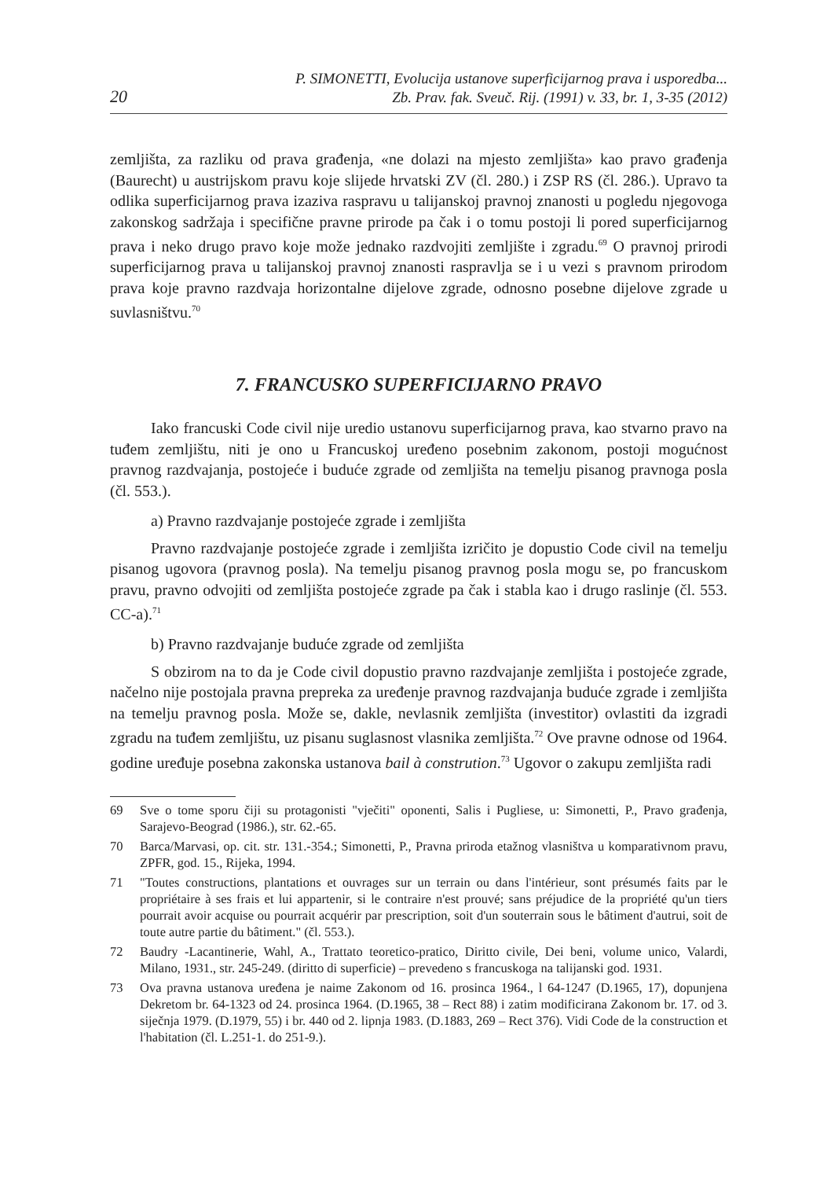20 P. SIMONETTI, Evolucija ustanove superficijarnog prava i usporedba...
Zb. Prav. fak. Sveuč. Rij. (1991) v. 33, br. 1, 3-35 (2012)
zemljišta, za razliku od prava građenja, «ne dolazi na mjesto zemljišta» kao pravo građenja (Baurecht) u austrijskom pravu koje slijede hrvatski ZV (čl. 280.) i ZSP RS (čl. 286.). Upravo ta odlika superficijarnog prava izaziva raspravu u talijanskoj pravnoj znanosti u pogledu njegovoga zakonskog sadržaja i specifične pravne prirode pa čak i o tomu postoji li pored superficijarnog prava i neko drugo pravo koje može jednako razdvojiti zemljište i zgradu.<sup>69</sup> O pravnoj prirodi superficijarnog prava u talijanskoj pravnoj znanosti raspravlja se i u vezi s pravnom prirodom prava koje pravno razdvaja horizontalne dijelove zgrade, odnosno posebne dijelove zgrade u suvlasništvu.<sup>70</sup>
7. FRANCUSKO SUPERFICIJARNO PRAVO
Iako francuski Code civil nije uredio ustanovu superficijarnog prava, kao stvarno pravo na tuđem zemljištu, niti je ono u Francuskoj uređeno posebnim zakonom, postoji mogućnost pravnog razdvajanja, postojeće i buduće zgrade od zemljišta na temelju pisanog pravnoga posla (čl. 553.).
a) Pravno razdvajanje postojeće zgrade i zemljišta
Pravno razdvajanje postojeće zgrade i zemljišta izričito je dopustio Code civil na temelju pisanog ugovora (pravnog posla). Na temelju pisanog pravnog posla mogu se, po francuskom pravu, pravno odvojiti od zemljišta postojeće zgrade pa čak i stabla kao i drugo raslinje (čl. 553. CC-a).<sup>71</sup>
b) Pravno razdvajanje buduće zgrade od zemljišta
S obzirom na to da je Code civil dopustio pravno razdvajanje zemljišta i postojeće zgrade, načelno nije postojala pravna prepreka za uređenje pravnog razdvajanja buduće zgrade i zemljišta na temelju pravnog posla. Može se, dakle, nevlasnik zemljišta (investitor) ovlastiti da izgradi zgradu na tuđem zemljištu, uz pisanu suglasnost vlasnika zemljišta.<sup>72</sup> Ove pravne odnose od 1964. godine uređuje posebna zakonska ustanova bail à constrution.<sup>73</sup> Ugovor o zakupu zemljišta radi
69 Sve o tome sporu čiji su protagonisti "vječiti" oponenti, Salis i Pugliese, u: Simonetti, P., Pravo građenja, Sarajevo-Beograd (1986.), str. 62.-65.
70 Barca/Marvasi, op. cit. str. 131.-354.; Simonetti, P., Pravna priroda etažnog vlasništva u komparativnom pravu, ZPFR, god. 15., Rijeka, 1994.
71 "Toutes constructions, plantations et ouvrages sur un terrain ou dans l'intérieur, sont présumés faits par le propriétaire à ses frais et lui appartenir, si le contraire n'est prouvé; sans préjudice de la propriété qu'un tiers pourrait avoir acquise ou pourrait acquérir par prescription, soit d'un souterrain sous le bâtiment d'autrui, soit de toute autre partie du bâtiment." (čl. 553.).
72 Baudry -Lacantinerie, Wahl, A., Trattato teoretico-pratico, Diritto civile, Dei beni, volume unico, Valardi, Milano, 1931., str. 245-249. (diritto di superficie) – prevedeno s francuskoga na talijanski god. 1931.
73 Ova pravna ustanova uređena je naime Zakonom od 16. prosinca 1964., l 64-1247 (D.1965, 17), dopunjena Dekretom br. 64-1323 od 24. prosinca 1964. (D.1965, 38 – Rect 88) i zatim modificirana Zakonom br. 17. od 3. siječnja 1979. (D.1979, 55) i br. 440 od 2. lipnja 1983. (D.1883, 269 – Rect 376). Vidi Code de la construction et l'habitation (čl. L.251-1. do 251-9.).